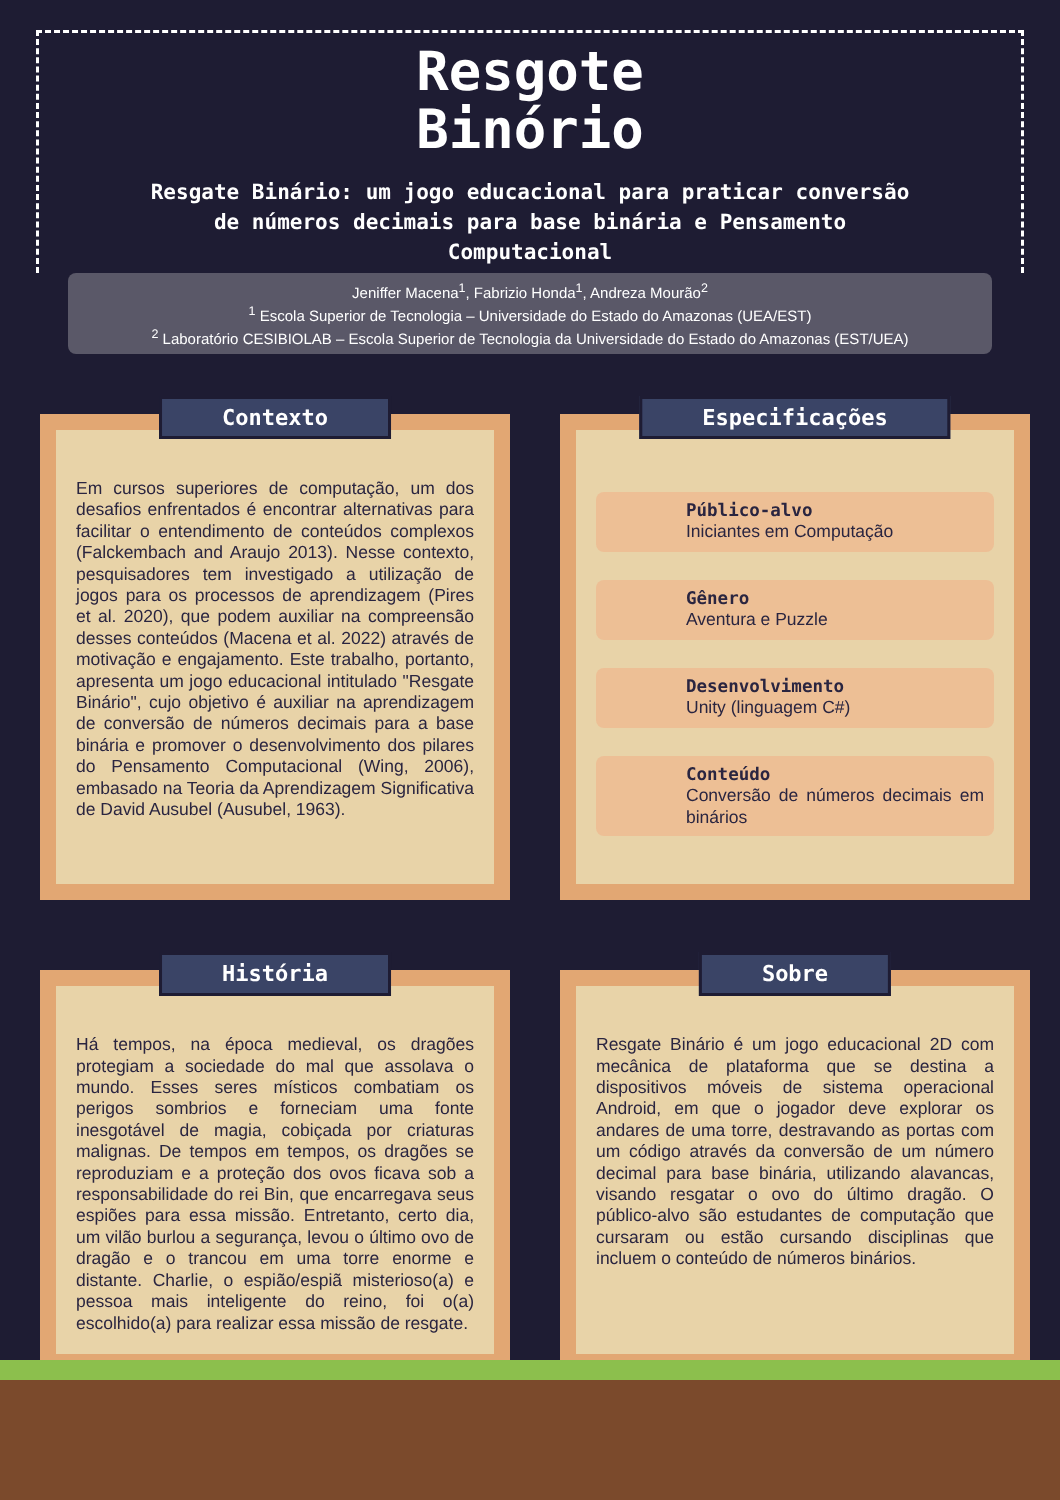Resgote
Binório
Resgate Binário: um jogo educacional para praticar conversão de números decimais para base binária e Pensamento Computacional
Jeniffer Macena<sup>1</sup>, Fabrizio Honda<sup>1</sup>, Andreza Mourão<sup>2</sup>
<sup>1</sup> Escola Superior de Tecnologia – Universidade do Estado do Amazonas (UEA/EST)
<sup>2</sup> Laboratório CESIBIOLAB – Escola Superior de Tecnologia da Universidade do Estado do Amazonas (EST/UEA)
Contexto
Em cursos superiores de computação, um dos desafios enfrentados é encontrar alternativas para facilitar o entendimento de conteúdos complexos (Falckembach and Araujo 2013). Nesse contexto, pesquisadores tem investigado a utilização de jogos para os processos de aprendizagem (Pires et al. 2020), que podem auxiliar na compreensão desses conteúdos (Macena et al. 2022) através de motivação e engajamento. Este trabalho, portanto, apresenta um jogo educacional intitulado "Resgate Binário", cujo objetivo é auxiliar na aprendizagem de conversão de números decimais para a base binária e promover o desenvolvimento dos pilares do Pensamento Computacional (Wing, 2006), embasado na Teoria da Aprendizagem Significativa de David Ausubel (Ausubel, 1963).
Especificações
Público-alvo
Iniciantes em Computação
Gênero
Aventura e Puzzle
Desenvolvimento
Unity (linguagem C#)
Conteúdo
Conversão de números decimais em binários
História
Há tempos, na época medieval, os dragões protegiam a sociedade do mal que assolava o mundo. Esses seres místicos combatiam os perigos sombrios e forneciam uma fonte inesgotável de magia, cobiçada por criaturas malignas. De tempos em tempos, os dragões se reproduziam e a proteção dos ovos ficava sob a responsabilidade do rei Bin, que encarregava seus espiões para essa missão. Entretanto, certo dia, um vilão burlou a segurança, levou o último ovo de dragão e o trancou em uma torre enorme e distante. Charlie, o espião/espiã misterioso(a) e pessoa mais inteligente do reino, foi o(a) escolhido(a) para realizar essa missão de resgate.
Sobre
Resgate Binário é um jogo educacional 2D com mecânica de plataforma que se destina a dispositivos móveis de sistema operacional Android, em que o jogador deve explorar os andares de uma torre, destravando as portas com um código através da conversão de um número decimal para base binária, utilizando alavancas, visando resgatar o ovo do último dragão. O público-alvo são estudantes de computação que cursaram ou estão cursando disciplinas que incluem o conteúdo de números binários.